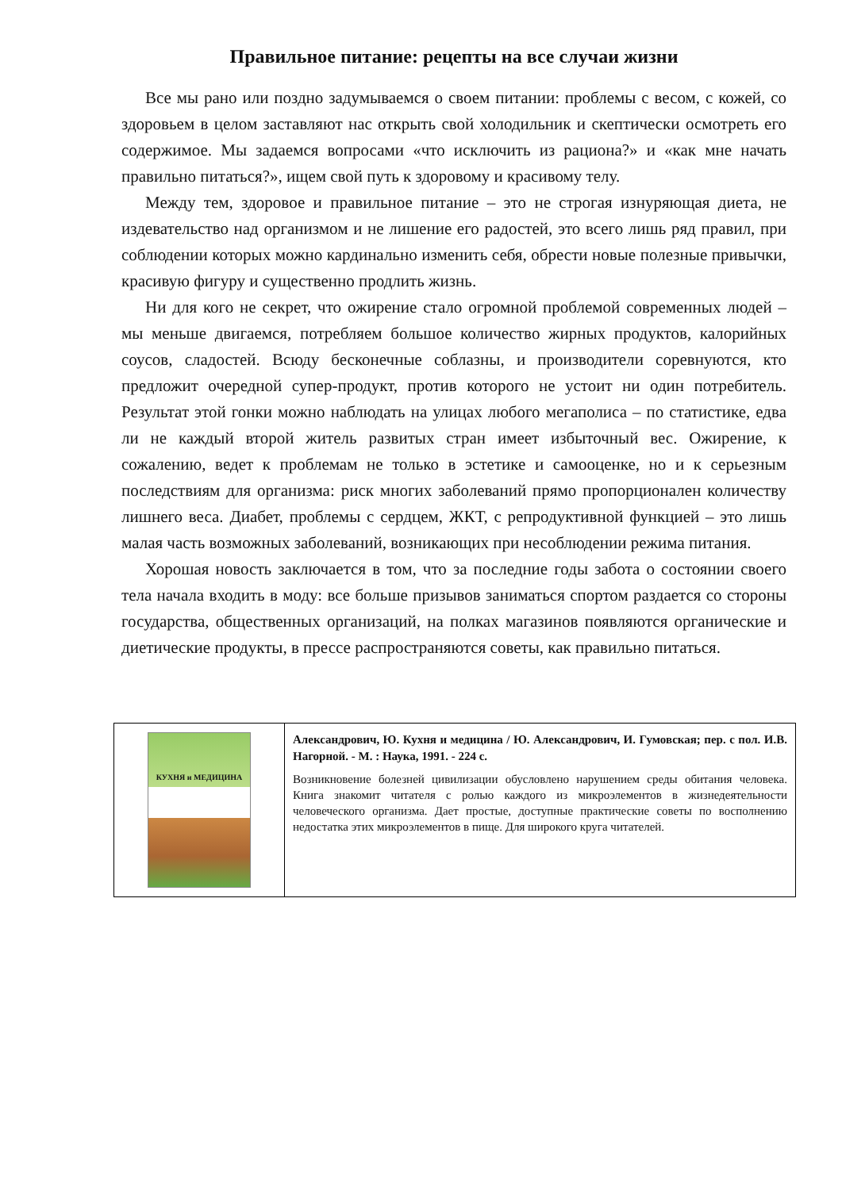Правильное питание: рецепты на все случаи жизни
Все мы рано или поздно задумываемся о своем питании: проблемы с весом, с кожей, со здоровьем в целом заставляют нас открыть свой холодильник и скептически осмотреть его содержимое. Мы задаемся вопросами «что исключить из рациона?» и «как мне начать правильно питаться?», ищем свой путь к здоровому и красивому телу.
Между тем, здоровое и правильное питание – это не строгая изнуряющая диета, не издевательство над организмом и не лишение его радостей, это всего лишь ряд правил, при соблюдении которых можно кардинально изменить себя, обрести новые полезные привычки, красивую фигуру и существенно продлить жизнь.
Ни для кого не секрет, что ожирение стало огромной проблемой современных людей – мы меньше двигаемся, потребляем большое количество жирных продуктов, калорийных соусов, сладостей. Всюду бесконечные соблазны, и производители соревнуются, кто предложит очередной супер-продукт, против которого не устоит ни один потребитель. Результат этой гонки можно наблюдать на улицах любого мегаполиса – по статистике, едва ли не каждый второй житель развитых стран имеет избыточный вес. Ожирение, к сожалению, ведет к проблемам не только в эстетике и самооценке, но и к серьезным последствиям для организма: риск многих заболеваний прямо пропорционален количеству лишнего веса. Диабет, проблемы с сердцем, ЖКТ, с репродуктивной функцией – это лишь малая часть возможных заболеваний, возникающих при несоблюдении режима питания.
Хорошая новость заключается в том, что за последние годы забота о состоянии своего тела начала входить в моду: все больше призывов заниматься спортом раздается со стороны государства, общественных организаций, на полках магазинов появляются органические и диетические продукты, в прессе распространяются советы, как правильно питаться.
| КУХНЯ и МЕДИЦИНА | Александрович, Ю. Кухня и медицина / Ю. Александрович, И. Гумовская; пер. с пол. И.В. Нагорной. - М. : Наука, 1991. - 224 с. Возникновение болезней цивилизации обусловлено нарушением среды обитания человека. Книга знакомит читателя с ролью каждого из микроэлементов в жизнедеятельности человеческого организма. Дает простые, доступные практические советы по восполнению недостатка этих микроэлементов в пище. Для широкого круга читателей. |